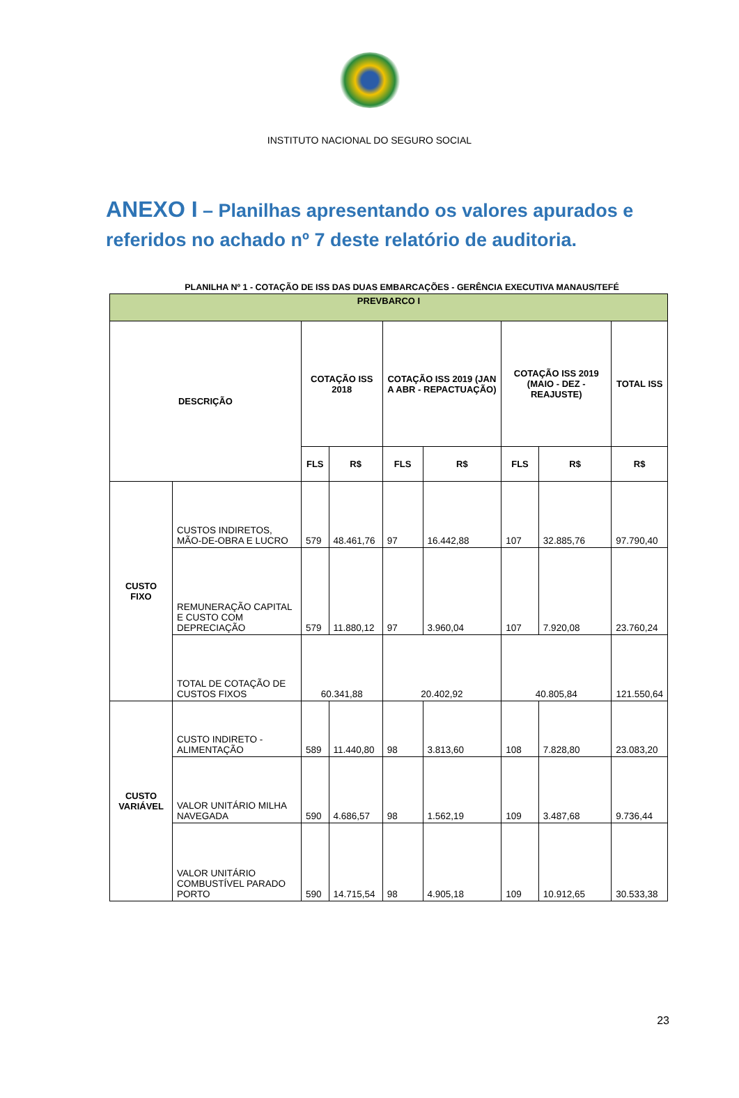INSTITUTO NACIONAL DO SEGURO SOCIAL
ANEXO I – Planilhas apresentando os valores apurados e referidos no achado nº 7 deste relatório de auditoria.
PLANILHA Nº 1 - COTAÇÃO DE ISS DAS DUAS EMBARCAÇÕES - GERÊNCIA EXECUTIVA MANAUS/TEFÉ
| PREVBARCO I | | | | | | | | |
| --- | --- | --- | --- | --- | --- | --- | --- | --- |
| DESCRIÇÃO | | COTAÇÃO ISS 2018 | | COTAÇÃO ISS 2019 (JAN A ABR - REPACTUAÇÃO) | | COTAÇÃO ISS 2019 (MAIO - DEZ - REAJUSTE) | | TOTAL ISS |
| | | FLS | R$ | FLS | R$ | FLS | R$ | R$ |
| CUSTO FIXO | CUSTOS INDIRETOS, MÃO-DE-OBRA E LUCRO | 579 | 48.461,76 | 97 | 16.442,88 | 107 | 32.885,76 | 97.790,40 |
| | REMUNERAÇÃO CAPITAL E CUSTO COM DEPRECIAÇÃO | 579 | 11.880,12 | 97 | 3.960,04 | 107 | 7.920,08 | 23.760,24 |
| | TOTAL DE COTAÇÃO DE CUSTOS FIXOS | 60.341,88 | | 20.402,92 | | 40.805,84 | | 121.550,64 |
| CUSTO VARIÁVEL | CUSTO INDIRETO - ALIMENTAÇÃO | 589 | 11.440,80 | 98 | 3.813,60 | 108 | 7.828,80 | 23.083,20 |
| | VALOR UNITÁRIO MILHA NAVEGADA | 590 | 4.686,57 | 98 | 1.562,19 | 109 | 3.487,68 | 9.736,44 |
| | VALOR UNITÁRIO COMBUSTÍVEL PARADO PORTO | 590 | 14.715,54 | 98 | 4.905,18 | 109 | 10.912,65 | 30.533,38 |
23